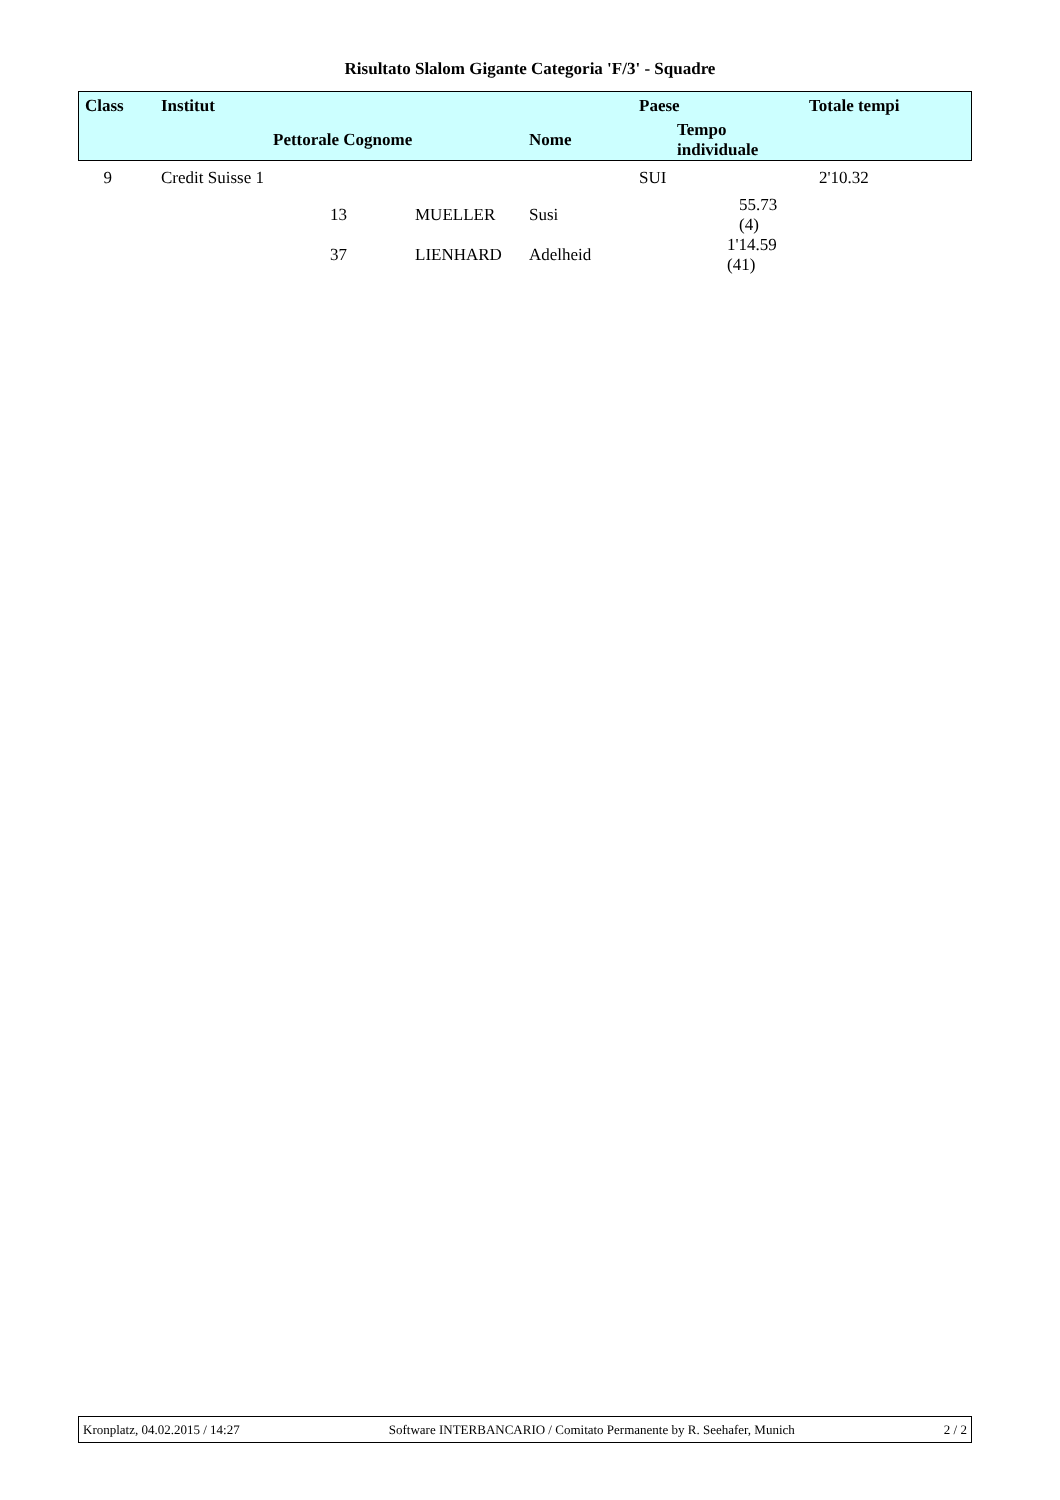Risultato Slalom Gigante Categoria 'F/3' - Squadre
| Class | Institut | | | | Paese | | Totale tempi |
| --- | --- | --- | --- | --- | --- | --- | --- |
| | | Pettorale Cognome | | Nome | Tempo individuale | | |
| 9 | Credit Suisse 1 | | | | SUI | | 2'10.32 |
| | | 13 | MUELLER | Susi | 55.73 (4) | | |
| | | 37 | LIENHARD | Adelheid | 1'14.59 (41) | | |
Kronplatz, 04.02.2015 / 14:27 Software INTERBANCARIO / Comitato Permanente by R. Seehafer, Munich 2 / 2